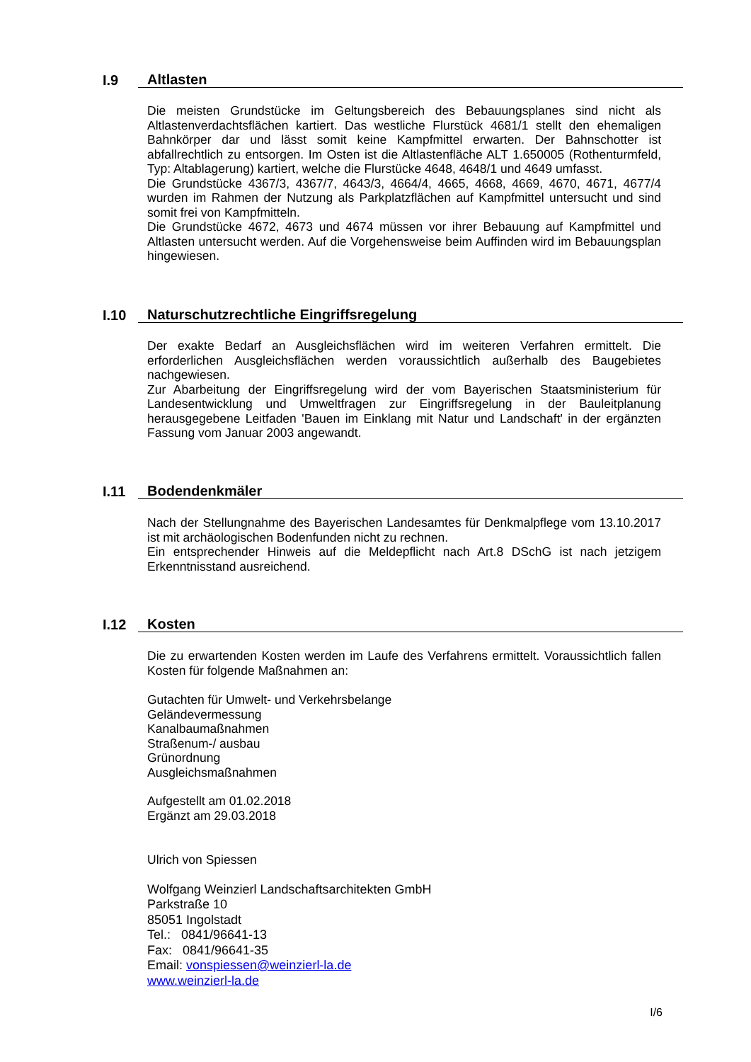I.9 Altlasten
Die meisten Grundstücke im Geltungsbereich des Bebauungsplanes sind nicht als Altlastenverdachtsflächen kartiert. Das westliche Flurstück 4681/1 stellt den ehemaligen Bahnkörper dar und lässt somit keine Kampfmittel erwarten. Der Bahnschotter ist abfallrechtlich zu entsorgen. Im Osten ist die Altlastenfläche ALT 1.650005 (Rothenturmfeld, Typ: Altablagerung) kartiert, welche die Flurstücke 4648, 4648/1 und 4649 umfasst.
Die Grundstücke 4367/3, 4367/7, 4643/3, 4664/4, 4665, 4668, 4669, 4670, 4671, 4677/4 wurden im Rahmen der Nutzung als Parkplatzflächen auf Kampfmittel untersucht und sind somit frei von Kampfmitteln.
Die Grundstücke 4672, 4673 und 4674 müssen vor ihrer Bebauung auf Kampfmittel und Altlasten untersucht werden. Auf die Vorgehensweise beim Auffinden wird im Bebauungsplan hingewiesen.
I.10 Naturschutzrechtliche Eingriffsregelung
Der exakte Bedarf an Ausgleichsflächen wird im weiteren Verfahren ermittelt. Die erforderlichen Ausgleichsflächen werden voraussichtlich außerhalb des Baugebietes nachgewiesen.
Zur Abarbeitung der Eingriffsregelung wird der vom Bayerischen Staatsministerium für Landesentwicklung und Umweltfragen zur Eingriffsregelung in der Bauleitplanung herausgegebene Leitfaden 'Bauen im Einklang mit Natur und Landschaft' in der ergänzten Fassung vom Januar 2003 angewandt.
I.11 Bodendenkmäler
Nach der Stellungnahme des Bayerischen Landesamtes für Denkmalpflege vom 13.10.2017 ist mit archäologischen Bodenfunden nicht zu rechnen.
Ein entsprechender Hinweis auf die Meldepflicht nach Art.8 DSchG ist nach jetzigem Erkenntnisstand ausreichend.
I.12 Kosten
Die zu erwartenden Kosten werden im Laufe des Verfahrens ermittelt. Voraussichtlich fallen Kosten für folgende Maßnahmen an:
Gutachten für Umwelt- und Verkehrsbelange
Geländevermessung
Kanalbaumaßnahmen
Straßenum-/ ausbau
Grünordnung
Ausgleichsmaßnahmen
Aufgestellt am 01.02.2018
Ergänzt am 29.03.2018
Ulrich von Spiessen
Wolfgang Weinzierl Landschaftsarchitekten GmbH
Parkstraße 10
85051 Ingolstadt
Tel.: 0841/96641-13
Fax: 0841/96641-35
Email: vonspiessen@weinzierl-la.de
www.weinzierl-la.de
I/6